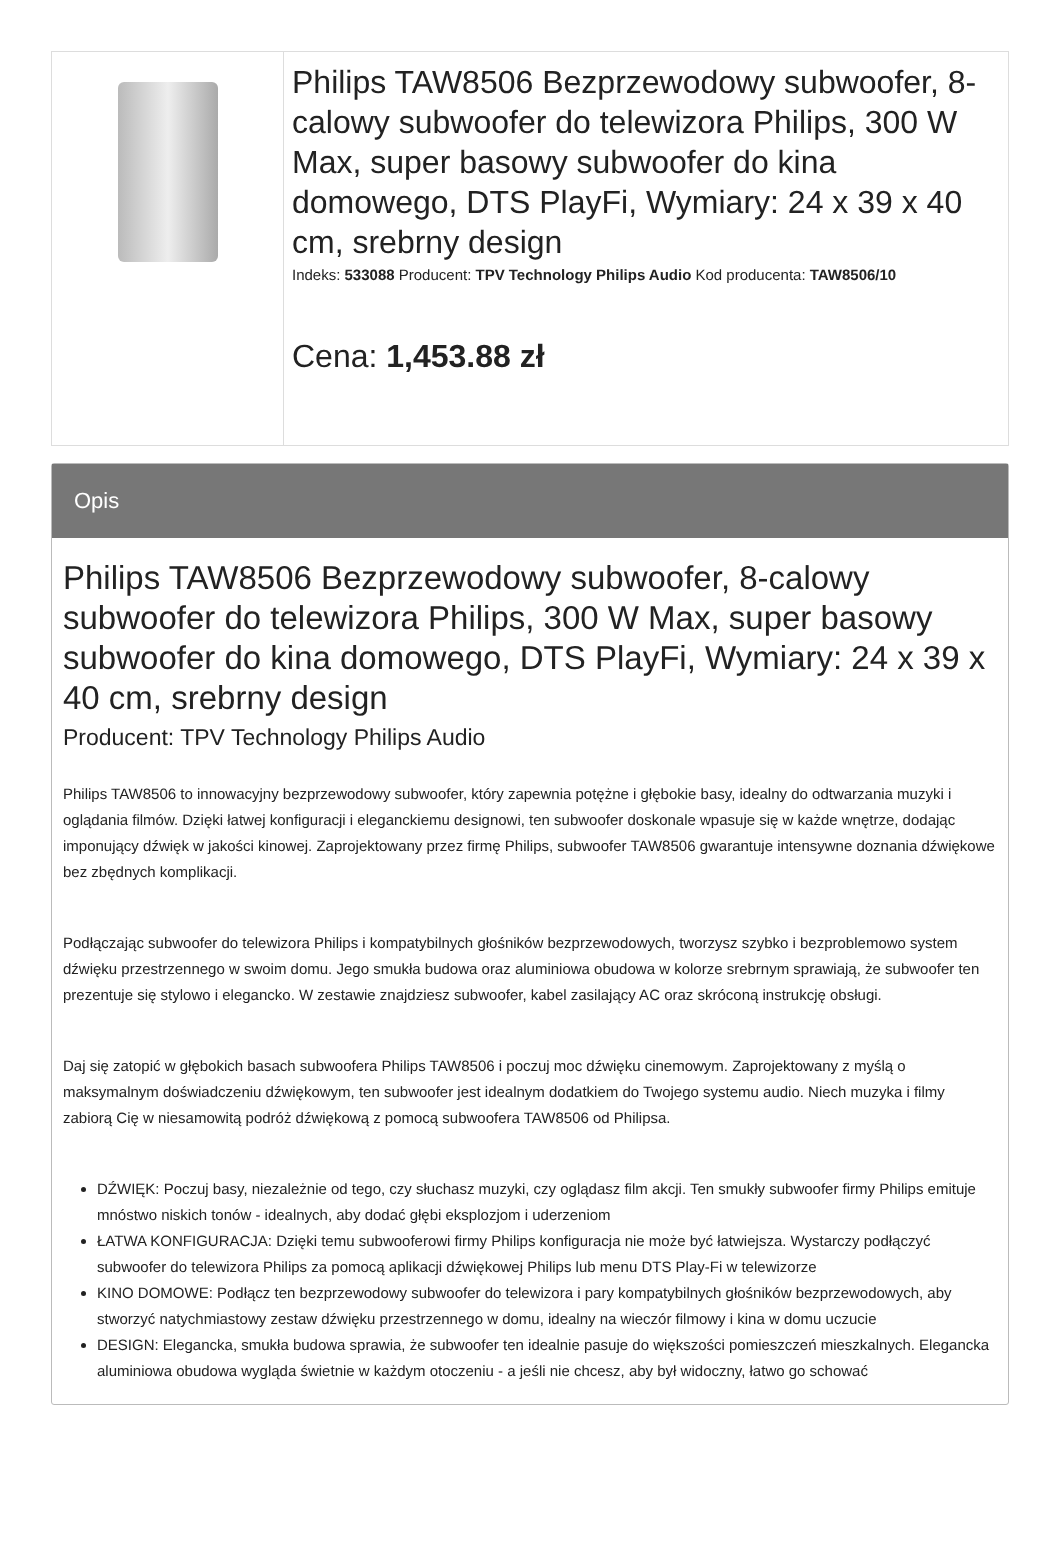Philips TAW8506 Bezprzewodowy subwoofer, 8-calowy subwoofer do telewizora Philips, 300 W Max, super basowy subwoofer do kina domowego, DTS PlayFi, Wymiary: 24 x 39 x 40 cm, srebrny design
Indeks: 533088 Producent: TPV Technology Philips Audio Kod producenta: TAW8506/10
Cena: 1,453.88 zł
Opis
Philips TAW8506 Bezprzewodowy subwoofer, 8-calowy subwoofer do telewizora Philips, 300 W Max, super basowy subwoofer do kina domowego, DTS PlayFi, Wymiary: 24 x 39 x 40 cm, srebrny design
Producent: TPV Technology Philips Audio
Philips TAW8506 to innowacyjny bezprzewodowy subwoofer, który zapewnia potężne i głębokie basy, idealny do odtwarzania muzyki i oglądania filmów. Dzięki łatwej konfiguracji i eleganckiemu designowi, ten subwoofer doskonale wpasuje się w każde wnętrze, dodając imponujący dźwięk w jakości kinowej. Zaprojektowany przez firmę Philips, subwoofer TAW8506 gwarantuje intensywne doznania dźwiękowe bez zbędnych komplikacji.
Podłączając subwoofer do telewizora Philips i kompatybilnych głośników bezprzewodowych, tworzysz szybko i bezproblemowo system dźwięku przestrzennego w swoim domu. Jego smukła budowa oraz aluminiowa obudowa w kolorze srebrnym sprawiają, że subwoofer ten prezentuje się stylowo i elegancko. W zestawie znajdziesz subwoofer, kabel zasilający AC oraz skróconą instrukcję obsługi.
Daj się zatopić w głębokich basach subwoofera Philips TAW8506 i poczuj moc dźwięku cinemowym. Zaprojektowany z myślą o maksymalnym doświadczeniu dźwiękowym, ten subwoofer jest idealnym dodatkiem do Twojego systemu audio. Niech muzyka i filmy zabiorą Cię w niesamowitą podróż dźwiękową z pomocą subwoofera TAW8506 od Philipsa.
DŹWIĘK: Poczuj basy, niezależnie od tego, czy słuchasz muzyki, czy oglądasz film akcji. Ten smukły subwoofer firmy Philips emituje mnóstwo niskich tonów - idealnych, aby dodać głębi eksplozjom i uderzeniom
ŁATWA KONFIGURACJA: Dzięki temu subwooferowi firmy Philips konfiguracja nie może być łatwiejsza. Wystarczy podłączyć subwoofer do telewizora Philips za pomocą aplikacji dźwiękowej Philips lub menu DTS Play-Fi w telewizorze
KINO DOMOWE: Podłącz ten bezprzewodowy subwoofer do telewizora i pary kompatybilnych głośników bezprzewodowych, aby stworzyć natychmiastowy zestaw dźwięku przestrzennego w domu, idealny na wieczór filmowy i kina w domu uczucie
DESIGN: Elegancka, smukła budowa sprawia, że subwoofer ten idealnie pasuje do większości pomieszczeń mieszkalnych. Elegancka aluminiowa obudowa wygląda świetnie w każdym otoczeniu - a jeśli nie chcesz, aby był widoczny, łatwo go schować